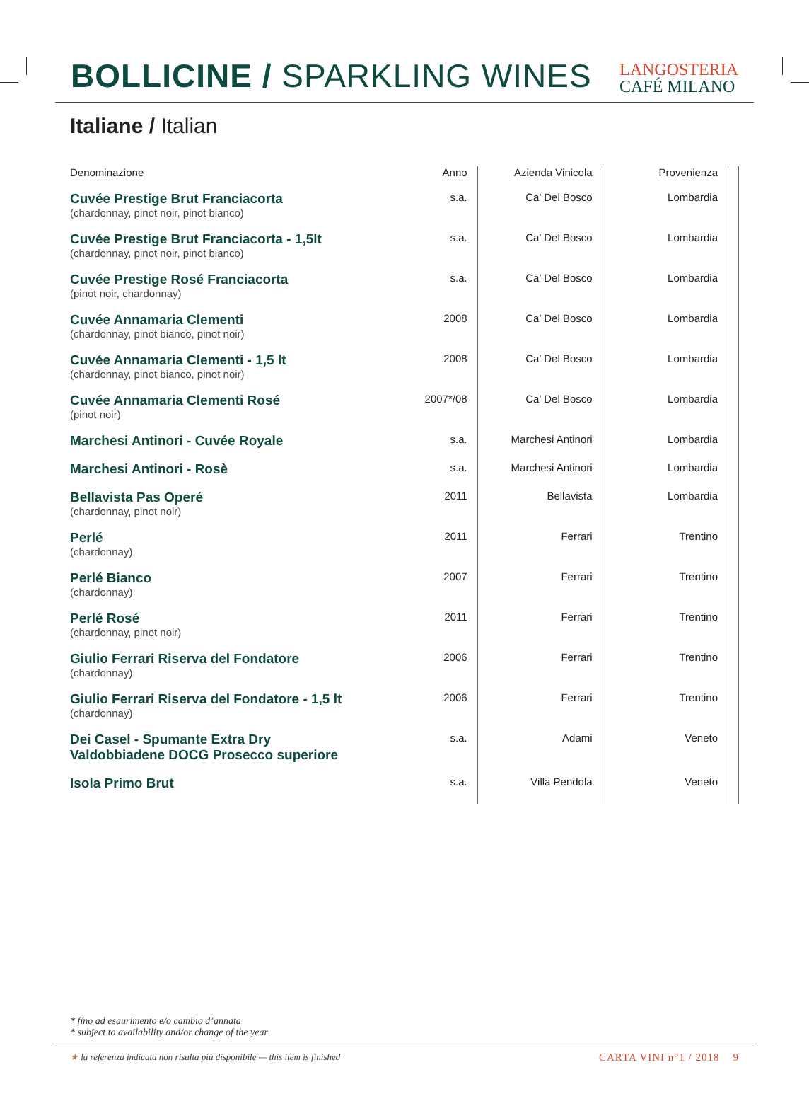BOLLICINE / SPARKLING WINES
LANGOSTERIA
CAFÉ MILANO
Italiane / Italian
| Denominazione | Anno | Azienda Vinicola | Provenienza | |
| --- | --- | --- | --- | --- |
| Cuvée Prestige Brut Franciacorta (chardonnay, pinot noir, pinot bianco) | s.a. | Ca’ Del Bosco | Lombardia | |
| Cuvée Prestige Brut Franciacorta - 1,5lt (chardonnay, pinot noir, pinot bianco) | s.a. | Ca’ Del Bosco | Lombardia | |
| Cuvée Prestige Rosé Franciacorta (pinot noir, chardonnay) | s.a. | Ca’ Del Bosco | Lombardia | |
| Cuvée Annamaria Clementi (chardonnay, pinot bianco, pinot noir) | 2008 | Ca’ Del Bosco | Lombardia | |
| Cuvée Annamaria Clementi - 1,5 lt (chardonnay, pinot bianco, pinot noir) | 2008 | Ca’ Del Bosco | Lombardia | |
| Cuvée Annamaria Clementi Rosé (pinot noir) | 2007*/08 | Ca’ Del Bosco | Lombardia | |
| Marchesi Antinori - Cuvée Royale | s.a. | Marchesi Antinori | Lombardia | |
| Marchesi Antinori - Rosè | s.a. | Marchesi Antinori | Lombardia | |
| Bellavista Pas Operé (chardonnay, pinot noir) | 2011 | Bellavista | Lombardia | |
| Perlé (chardonnay) | 2011 | Ferrari | Trentino | |
| Perlé Bianco (chardonnay) | 2007 | Ferrari | Trentino | |
| Perlé Rosé (chardonnay, pinot noir) | 2011 | Ferrari | Trentino | |
| Giulio Ferrari Riserva del Fondatore (chardonnay) | 2006 | Ferrari | Trentino | |
| Giulio Ferrari Riserva del Fondatore - 1,5 lt (chardonnay) | 2006 | Ferrari | Trentino | |
| Dei Casel - Spumante Extra Dry Valdobbiadene DOCG Prosecco superiore | s.a. | Adami | Veneto | |
| Isola Primo Brut | s.a. | Villa Pendola | Veneto | |
* fino ad esaurimento e/o cambio d’annata
* subject to availability and/or change of the year
★ la referenza indicata non risulta più disponibile — this item is finished CARTA VINI n°1 / 2018 9